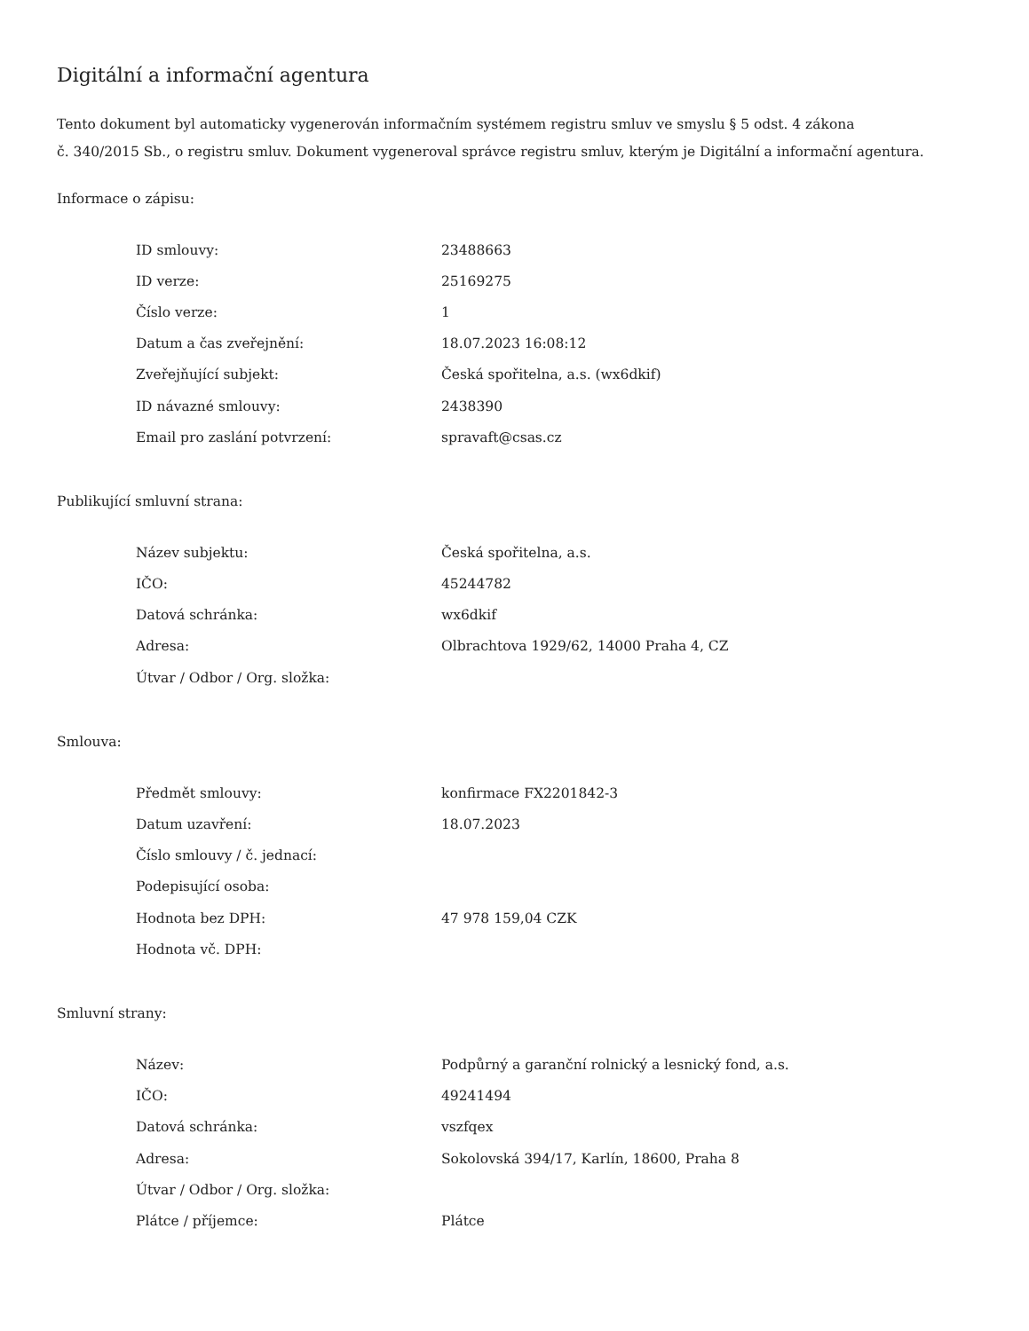Digitální a informační agentura
Tento dokument byl automaticky vygenerován informačním systémem registru smluv ve smyslu § 5 odst. 4 zákona
č. 340/2015 Sb., o registru smluv. Dokument vygeneroval správce registru smluv, kterým je Digitální a informační agentura.
Informace o zápisu:
| ID smlouvy: | 23488663 |
| ID verze: | 25169275 |
| Číslo verze: | 1 |
| Datum a čas zveřejnění: | 18.07.2023 16:08:12 |
| Zveřejňující subjekt: | Česká spořitelna, a.s. (wx6dkif) |
| ID návazné smlouvy: | 2438390 |
| Email pro zaslání potvrzení: | spravaft@csas.cz |
Publikující smluvní strana:
| Název subjektu: | Česká spořitelna, a.s. |
| IČO: | 45244782 |
| Datová schránka: | wx6dkif |
| Adresa: | Olbrachtova 1929/62, 14000 Praha 4, CZ |
| Útvar / Odbor / Org. složka: | |
Smlouva:
| Předmět smlouvy: | konfirmace FX2201842-3 |
| Datum uzavření: | 18.07.2023 |
| Číslo smlouvy / č. jednací: | |
| Podepisující osoba: | |
| Hodnota bez DPH: | 47 978 159,04 CZK |
| Hodnota vč. DPH: | |
Smluvní strany:
| Název: | Podpůrný a garanční rolnický a lesnický fond, a.s. |
| IČO: | 49241494 |
| Datová schránka: | vszfqex |
| Adresa: | Sokolovská 394/17, Karlín, 18600, Praha 8 |
| Útvar / Odbor / Org. složka: | |
| Plátce / příjemce: | Plátce |